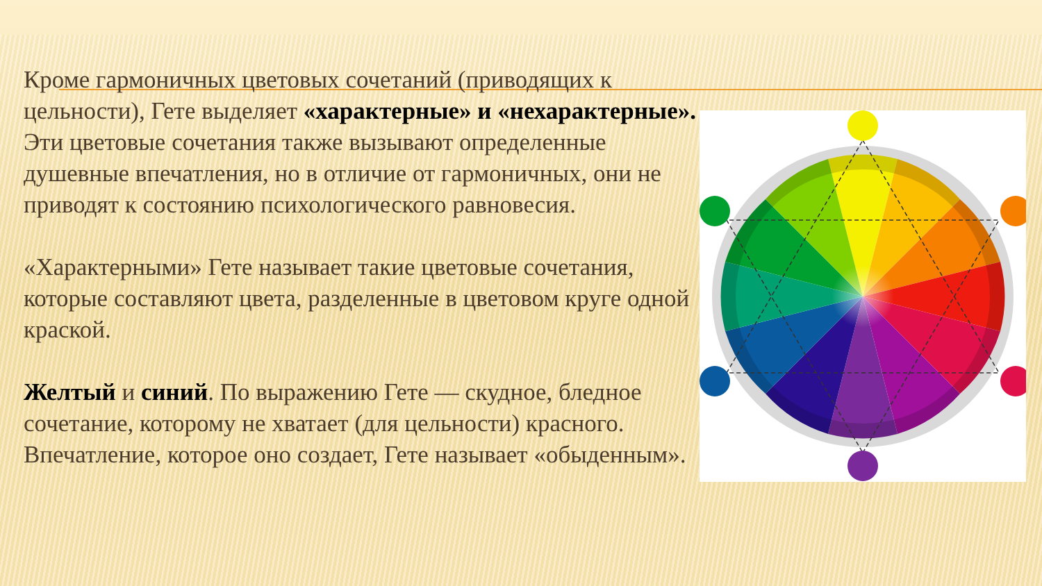Кроме гармоничных цветовых сочетаний (приводящих к цельности), Гете выделяет «характерные» и «нехарактерные». Эти цветовые сочетания также вызывают определенные душевные впечатления, но в отличие от гармоничных, они не приводят к состоянию психологического равновесия.
«Характерными» Гете называет такие цветовые сочетания, которые составляют цвета, разделенные в цветовом круге одной краской.
Желтый и синий. По выражению Гете — скудное, бледное сочетание, которому не хватает (для цельности) красного. Впечатление, которое оно создает, Гете называет «обыденным».